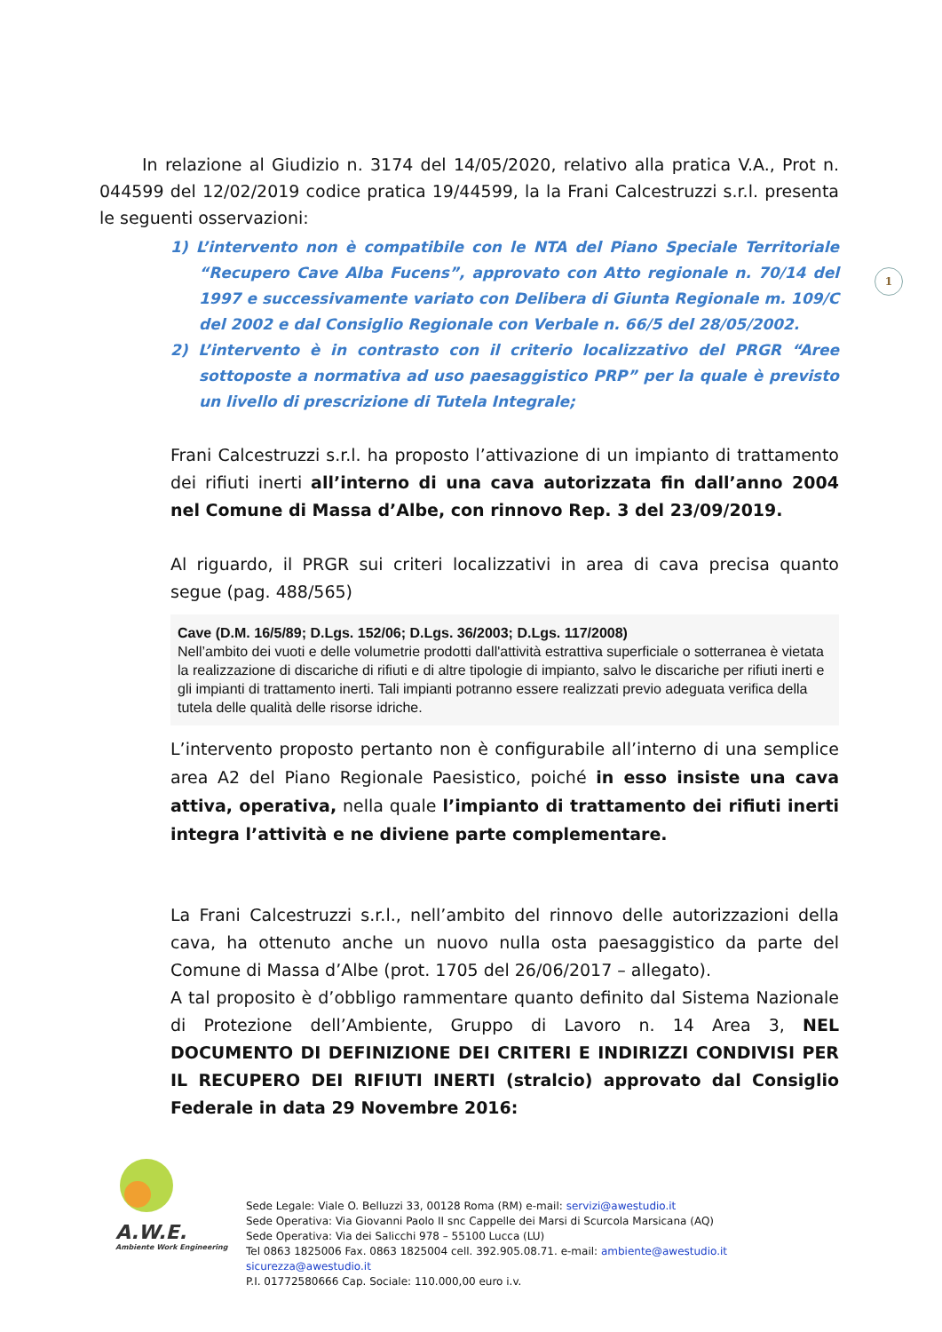1
In relazione al Giudizio n. 3174 del 14/05/2020, relativo alla pratica V.A., Prot n. 044599 del 12/02/2019 codice pratica 19/44599, la la Frani Calcestruzzi s.r.l. presenta le seguenti osservazioni:
1) L’intervento non è compatibile con le NTA del Piano Speciale Territoriale “Recupero Cave Alba Fucens”, approvato con Atto regionale n. 70/14 del 1997 e successivamente variato con Delibera di Giunta Regionale m. 109/C del 2002 e dal Consiglio Regionale con Verbale n. 66/5 del 28/05/2002.
2) L’intervento è in contrasto con il criterio localizzativo del PRGR “Aree sottoposte a normativa ad uso paesaggistico PRP” per la quale è previsto un livello di prescrizione di Tutela Integrale;
Frani Calcestruzzi s.r.l. ha proposto l’attivazione di un impianto di trattamento dei rifiuti inerti all’interno di una cava autorizzata fin dall’anno 2004 nel Comune di Massa d’Albe, con rinnovo Rep. 3 del 23/09/2019.
Al riguardo, il PRGR sui criteri localizzativi in area di cava precisa quanto segue (pag. 488/565)
Cave (D.M. 16/5/89; D.Lgs. 152/06; D.Lgs. 36/2003; D.Lgs. 117/2008)
Nell’ambito dei vuoti e delle volumetrie prodotti dall'attività estrattiva superficiale o sotterranea è vietata la realizzazione di discariche di rifiuti e di altre tipologie di impianto, salvo le discariche per rifiuti inerti e gli impianti di trattamento inerti. Tali impianti potranno essere realizzati previo adeguata verifica della tutela delle qualità delle risorse idriche.
L’intervento proposto pertanto non è configurabile all’interno di una semplice area A2 del Piano Regionale Paesistico, poiché in esso insiste una cava attiva, operativa, nella quale l’impianto di trattamento dei rifiuti inerti integra l’attività e ne diviene parte complementare.
La Frani Calcestruzzi s.r.l., nell’ambito del rinnovo delle autorizzazioni della cava, ha ottenuto anche un nuovo nulla osta paesaggistico da parte del Comune di Massa d’Albe (prot. 1705 del 26/06/2017 – allegato).
A tal proposito è d’obbligo rammentare quanto definito dal Sistema Nazionale di Protezione dell’Ambiente, Gruppo di Lavoro n. 14 Area 3, NEL DOCUMENTO DI DEFINIZIONE DEI CRITERI E INDIRIZZI CONDIVISI PER IL RECUPERO DEI RIFIUTI INERTI (stralcio) approvato dal Consiglio Federale in data 29 Novembre 2016:
A.W.E.
Ambiente Work Engineering
Sede Legale: Viale O. Belluzzi 33, 00128 Roma (RM) e-mail: servizi@awestudio.it
Sede Operativa: Via Giovanni Paolo II snc Cappelle dei Marsi di Scurcola Marsicana (AQ)
Sede Operativa: Via dei Salicchi 978 – 55100 Lucca (LU)
Tel 0863 1825006 Fax. 0863 1825004 cell. 392.905.08.71. e-mail: ambiente@awestudio.it sicurezza@awestudio.it
P.I. 01772580666 Cap. Sociale: 110.000,00 euro i.v.